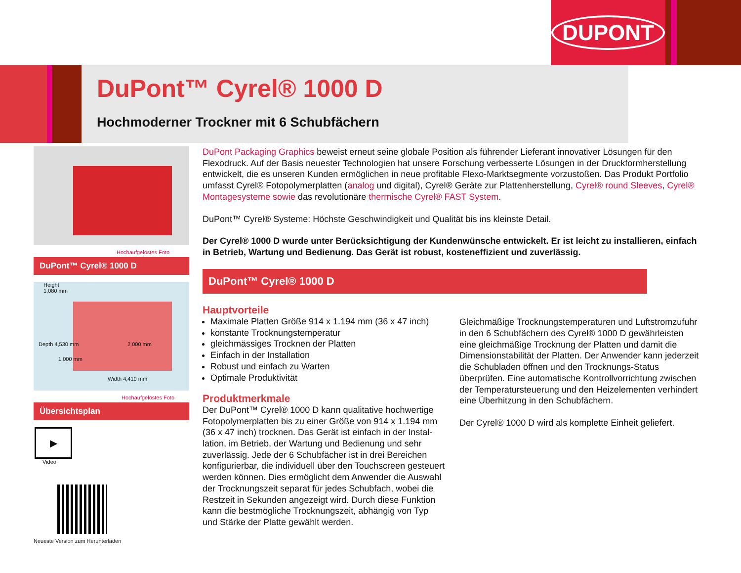DUPONT
DuPont™ Cyrel® 1000 D
Hochmoderner Trockner mit 6 Schubfächern
Hochaufgelöstes Foto
DuPont™ Cyrel® 1000 D
Height
1,080 mm
1,000 mm
2,000 mm
Width 4,410 mm
Depth 4,530 mm
Hochaufgelöstes Foto
Übersichtsplan
▶
Video
Neueste Version zum Herunterladen
DuPont Packaging Graphics beweist erneut seine globale Position als führender Lieferant innovativer Lösungen für den Flexodruck. Auf der Basis neuester Technologien hat unsere Forschung verbesserte Lösungen in der Druckform­herstellung entwickelt, die es unseren Kunden ermöglichen in neue profitable Flexo-Marktsegmente vorzustoßen. Das Produkt Portfolio umfasst Cyrel® Fotopolymerplatten (analog und digital), Cyrel® Geräte zur Plattenherstellung, Cyrel® round Sleeves, Cyrel® Montagesysteme sowie das revolutionäre thermische Cyrel® FAST System.
DuPont™ Cyrel® Systeme: Höchste Geschwindigkeit und Qualität bis ins kleinste Detail.
Der Cyrel® 1000 D wurde unter Berücksichtigung der Kundenwünsche entwickelt. Er ist leicht zu installieren, einfach in Betrieb, Wartung und Bedienung. Das Gerät ist robust, kosteneffizient und zuverlässig.
DuPont™ Cyrel® 1000 D
Hauptvorteile
Maximale Platten Größe 914 x 1.194 mm (36 x 47 inch)
konstante Trocknungstemperatur
gleichmässiges Trocknen der Platten
Einfach in der Installation
Robust und einfach zu Warten
Optimale Produktivität
Produktmerkmale
Der DuPont™ Cyrel® 1000 D kann qualitative hochwertige Fotopolymerplatten bis zu einer Größe von 914 x 1.194 mm (36 x 47 inch) trocknen. Das Gerät ist einfach in der Instal­lation, im Betrieb, der Wartung und Bedienung und sehr zuverlässig. Jede der 6 Schubfächer ist in drei Bereichen konfigurierbar, die individuell über den Touchscreen gesteu­ert werden können. Dies ermöglicht dem Anwender die Auswahl der Trocknungszeit separat für jedes Schubfach, wobei die Restzeit in Sekunden angezeigt wird. Durch diese Funktion kann die bestmögliche Trocknungszeit, abhängig von Typ und Stärke der Platte gewählt werden.
Gleichmäßige Trocknungstemperaturen und Luftstromzufuhr in den 6 Schubfächern des Cyrel® 1000 D gewährleisten eine gleichmäßige Trocknung der Platten und damit die Dimen­sionstabilität der Platten. Der Anwender kann jederzeit die Schubladen öffnen und den Trocknungs-Status überprüfen. Eine automatische Kontrollvorrichtung zwischen der Tempe­ratursteuerung und den Heizelementen verhindert eine Über­hitzung in den Schubfächern.
Der Cyrel® 1000 D wird als komplette Einheit geliefert.